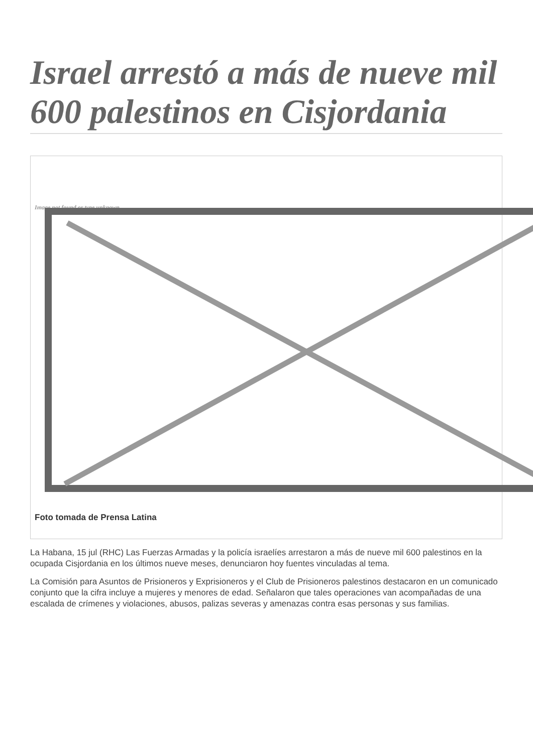Israel arrestó a más de nueve mil 600 palestinos en Cisjordania
Image not found or type unknown
Foto tomada de Prensa Latina
La Habana, 15 jul (RHC) Las Fuerzas Armadas y la policía israelíes arrestaron a más de nueve mil 600 palestinos en la ocupada Cisjordania en los últimos nueve meses, denunciaron hoy fuentes vinculadas al tema.
La Comisión para Asuntos de Prisioneros y Exprisioneros y el Club de Prisioneros palestinos destacaron en un comunicado conjunto que la cifra incluye a mujeres y menores de edad. Señalaron que tales operaciones van acompañadas de una escalada de crímenes y violaciones, abusos, palizas severas y amenazas contra esas personas y sus familias.